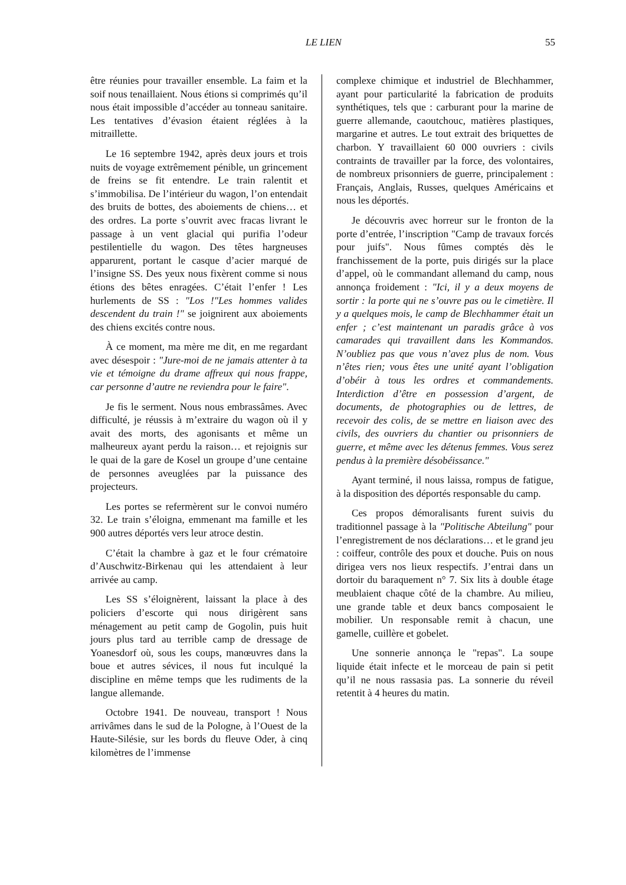LE LIEN 55
être réunies pour travailler ensemble. La faim et la soif nous tenaillaient. Nous étions si comprimés qu’il nous était impossible d’accéder au tonneau sanitaire. Les tentatives d’évasion étaient réglées à la mitraillette.
Le 16 septembre 1942, après deux jours et trois nuits de voyage extrêmement pénible, un grincement de freins se fit entendre. Le train ralentit et s’immobilisa. De l’intérieur du wagon, l’on entendait des bruits de bottes, des aboiements de chiens… et des ordres. La porte s’ouvrit avec fracas livrant le passage à un vent glacial qui purifia l’odeur pestilentielle du wagon. Des têtes hargneuses apparurent, portant le casque d’acier marqué de l’insigne SS. Des yeux nous fixèrent comme si nous étions des bêtes enragées. C’était l’enfer ! Les hurlements de SS : "Los !"Les hommes valides descendent du train !" se joignirent aux aboiements des chiens excités contre nous.
À ce moment, ma mère me dit, en me regardant avec désespoir : "Jure-moi de ne jamais attenter à ta vie et témoigne du drame affreux qui nous frappe, car personne d’autre ne reviendra pour le faire".
Je fis le serment. Nous nous embrassâmes. Avec difficulté, je réussis à m’extraire du wagon où il y avait des morts, des agonisants et même un malheureux ayant perdu la raison… et rejoignis sur le quai de la gare de Kosel un groupe d’une centaine de personnes aveuglées par la puissance des projecteurs.
Les portes se refermèrent sur le convoi numéro 32. Le train s’éloigna, emmenant ma famille et les 900 autres déportés vers leur atroce destin.
C’était la chambre à gaz et le four crématoire d’Auschwitz-Birkenau qui les attendaient à leur arrivée au camp.
Les SS s’éloignèrent, laissant la place à des policiers d’escorte qui nous dirigèrent sans ménagement au petit camp de Gogolin, puis huit jours plus tard au terrible camp de dressage de Yoanesdorf où, sous les coups, manœuvres dans la boue et autres sévices, il nous fut inculqué la discipline en même temps que les rudiments de la langue allemande.
Octobre 1941. De nouveau, transport ! Nous arrivâmes dans le sud de la Pologne, à l’Ouest de la Haute-Silésie, sur les bords du fleuve Oder, à cinq kilomètres de l’immense
complexe chimique et industriel de Blechhammer, ayant pour particularité la fabrication de produits synthétiques, tels que : carburant pour la marine de guerre allemande, caoutchouc, matières plastiques, margarine et autres. Le tout extrait des briquettes de charbon. Y travaillaient 60 000 ouvriers : civils contraints de travailler par la force, des volontaires, de nombreux prisonniers de guerre, principalement : Français, Anglais, Russes, quelques Américains et nous les déportés.
Je découvris avec horreur sur le fronton de la porte d’entrée, l’inscription "Camp de travaux forcés pour juifs". Nous fûmes comptés dès le franchissement de la porte, puis dirigés sur la place d’appel, où le commandant allemand du camp, nous annonça froidement : "Ici, il y a deux moyens de sortir : la porte qui ne s’ouvre pas ou le cimetière. Il y a quelques mois, le camp de Blechhammer était un enfer ; c’est maintenant un paradis grâce à vos camarades qui travaillent dans les Kommandos. N’oubliez pas que vous n’avez plus de nom. Vous n’êtes rien; vous êtes une unité ayant l’obligation d’obéir à tous les ordres et commandements. Interdiction d’être en possession d’argent, de documents, de photographies ou de lettres, de recevoir des colis, de se mettre en liaison avec des civils, des ouvriers du chantier ou prisonniers de guerre, et même avec les détenus femmes. Vous serez pendus à la première désobéissance."
Ayant terminé, il nous laissa, rompus de fatigue, à la disposition des déportés responsable du camp.
Ces propos démoralisants furent suivis du traditionnel passage à la "Politische Abteilung" pour l’enregistrement de nos déclarations… et le grand jeu : coiffeur, contrôle des poux et douche. Puis on nous dirigea vers nos lieux respectifs. J’entrai dans un dortoir du baraquement n° 7. Six lits à double étage meublaient chaque côté de la chambre. Au milieu, une grande table et deux bancs composaient le mobilier. Un responsable remit à chacun, une gamelle, cuillère et gobelet.
Une sonnerie annonça le "repas". La soupe liquide était infecte et le morceau de pain si petit qu’il ne nous rassasia pas. La sonnerie du réveil retentit à 4 heures du matin.